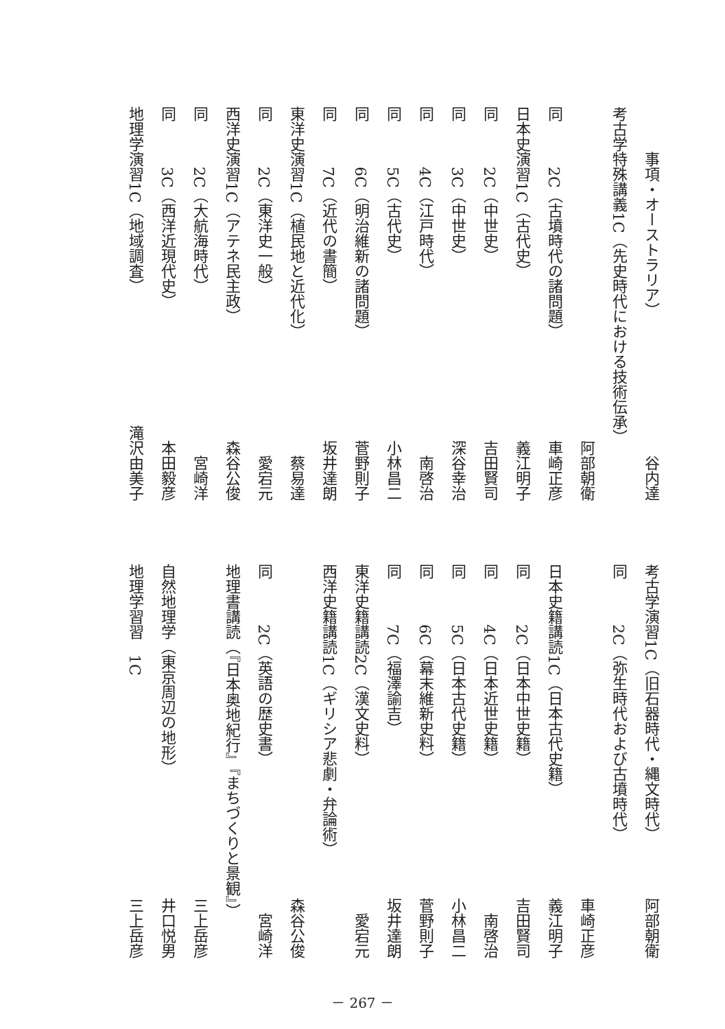事項・オーストラリア） 谷内 達
考古学特殊講義1C（先史時代における技術伝承）
阿部 朝衛
同　　　2C（古墳時代の諸問題） 車崎 正彦
日本史演習1C（古代史） 義江 明子
同　　　2C（中世史） 吉田 賢司
同　　　3C（中世史） 深谷 幸治
同　　　4C（江戸時代） 南 啓治
同　　　5C（古代史） 小林 昌二
同　　　6C（明治維新の諸問題） 菅野 則子
同　　　7C（近代の書簡） 坂井 達朗
東洋史演習1C（植民地と近代化） 蔡 易達
同　　　2C（東洋史一般） 愛宕 元
西洋史演習1C（アテネ民主政） 森谷 公俊
同　　　2C（大航海時代） 宮崎 洋
同　　　3C（西洋近現代史） 本田 毅彦
地理学演習1C（地域調査） 滝沢由美子
考古学演習1C（旧石器時代・縄文時代） 阿部 朝衛
同　　　2C（弥生時代および古墳時代）
車崎 正彦
日本史籍講読1C（日本古代史籍） 義江 明子
同　　　2C（日本中世史籍） 吉田 賢司
同　　　4C（日本近世史籍） 南 啓治
同　　　5C（日本古代史籍） 小林 昌二
同　　　6C（幕末維新史料） 菅野 則子
同　　　7C（福澤諭吉） 坂井 達朗
東洋史籍講読2C（漢文史料） 愛宕 元
西洋史籍講読1C（ギリシア悲劇・弁論術）
森谷 公俊
同　　　2C（英語の歴史書） 宮崎 洋
地理書講読（『日本奥地紀行』『まちづくりと景観』）
三上 岳彦
自然地理学（東京周辺の地形） 井口 悦男
地理学習習　1C 三上 岳彦
－ 267 －